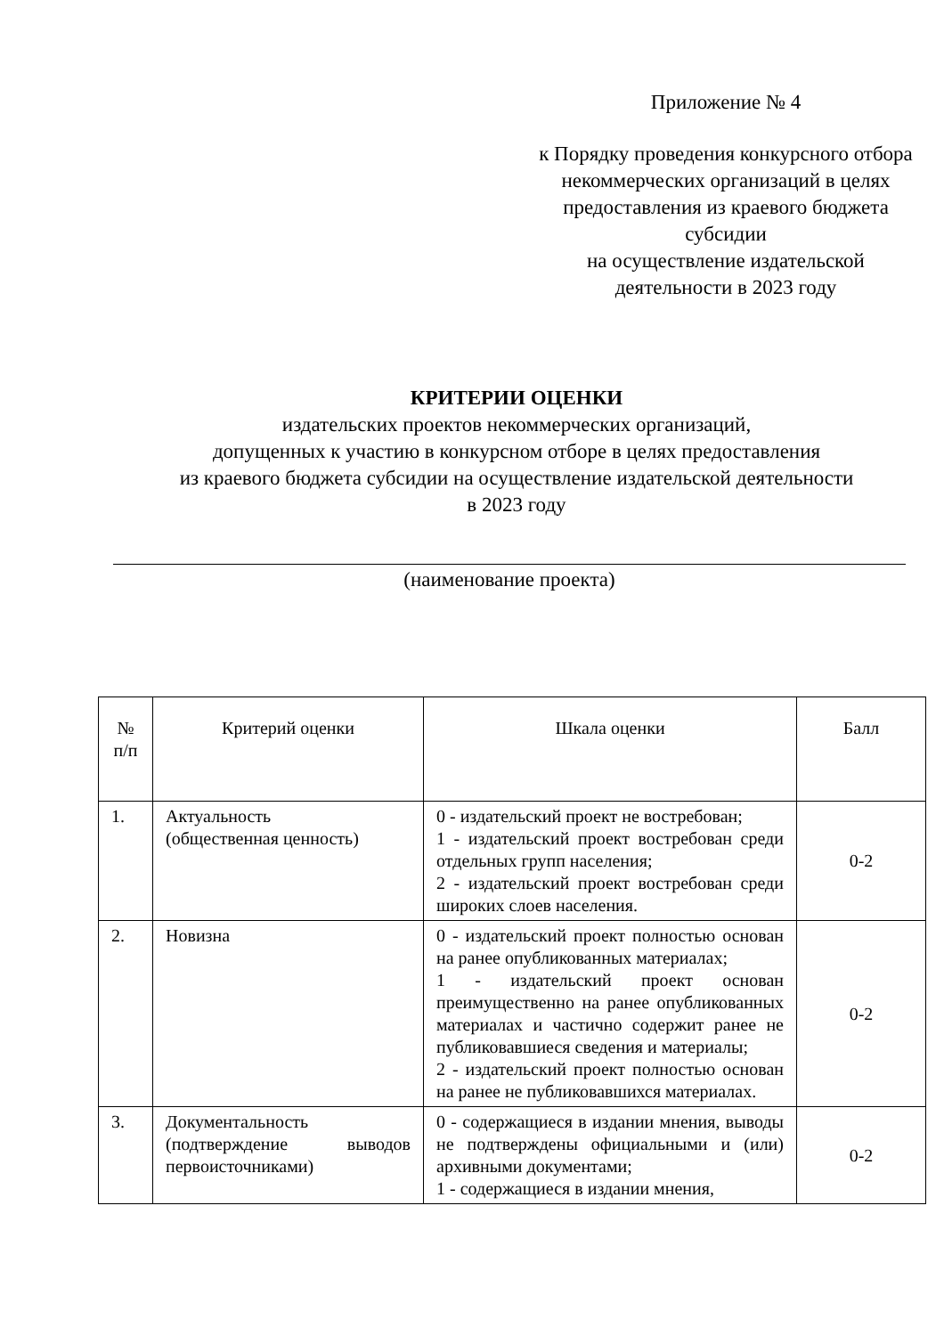Приложение № 4
к Порядку проведения конкурсного отбора некоммерческих организаций в целях предоставления из краевого бюджета субсидии
на осуществление издательской деятельности в 2023 году
КРИТЕРИИ ОЦЕНКИ
издательских проектов некоммерческих организаций,
допущенных к участию в конкурсном отборе в целях предоставления
из краевого бюджета субсидии на осуществление издательской деятельности
в 2023 году
(наименование проекта)
| № п/п | Критерий оценки | Шкала оценки | Балл |
| --- | --- | --- | --- |
| 1. | Актуальность (общественная ценность) | 0 - издательский проект не востребован; 1 - издательский проект востребован среди отдельных групп населения; 2 - издательский проект востребован среди широких слоев населения. | 0-2 |
| 2. | Новизна | 0 - издательский проект полностью основан на ранее опубликованных материалах; 1 - издательский проект основан преимущественно на ранее опубликованных материалах и частично содержит ранее не публиковавшиеся сведения и материалы; 2 - издательский проект полностью основан на ранее не публиковавшихся материалах. | 0-2 |
| 3. | Документальность (подтверждение выводов первоисточниками) | 0 - содержащиеся в издании мнения, выводы не подтверждены официальными и (или) архивными документами; 1 - содержащиеся в издании мнения, | 0-2 |